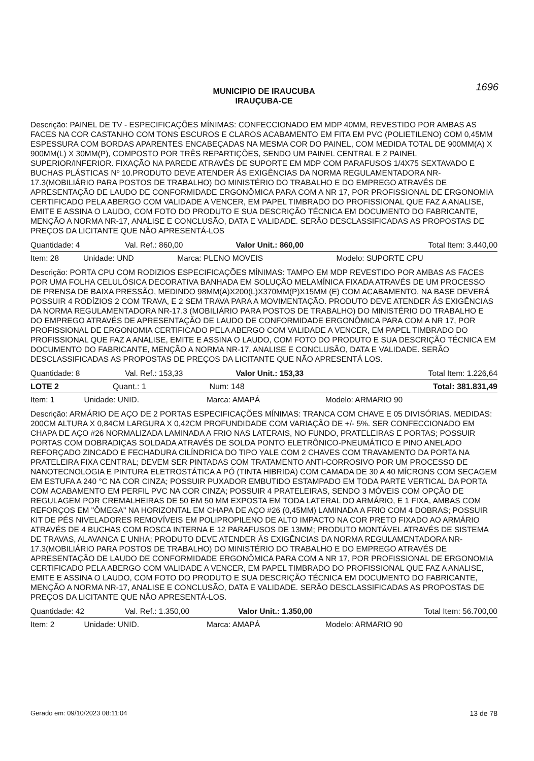1696
MUNICIPIO DE IRAUCUBA
IRAUÇUBA-CE
Descrição: PAINEL DE TV - ESPECIFICAÇÕES MÍNIMAS: CONFECCIONADO EM MDP 40MM, REVESTIDO POR AMBAS AS FACES NA COR CASTANHO COM TONS ESCUROS E CLAROS ACABAMENTO EM FITA EM PVC (POLIETILENO) COM 0,45MM ESPESSURA COM BORDAS APARENTES ENCABEÇADAS NA MESMA COR DO PAINEL, COM MEDIDA TOTAL DE 900MM(A) X 900MM(L) X 30MM(P), COMPOSTO POR TRÊS REPARTIÇÕES, SENDO UM PAINEL CENTRAL E 2 PAINEL SUPERIOR/INFERIOR. FIXAÇÃO NA PAREDE ATRAVÉS DE SUPORTE EM MDP COM PARAFUSOS 1/4X75 SEXTAVADO E BUCHAS PLÁSTICAS Nº 10.PRODUTO DEVE ATENDER ÁS EXIGÊNCIAS DA NORMA REGULAMENTADORA NR-17.3(MOBILIÁRIO PARA POSTOS DE TRABALHO) DO MINISTÉRIO DO TRABALHO E DO EMPREGO ATRAVÉS DE APRESENTAÇÃO DE LAUDO DE CONFORMIDADE ERGONÔMICA PARA COM A NR 17, POR PROFISSIONAL DE ERGONOMIA CERTIFICADO PELA ABERGO COM VALIDADE A VENCER, EM PAPEL TIMBRADO DO PROFISSIONAL QUE FAZ A ANALISE, EMITE E ASSINA O LAUDO, COM FOTO DO PRODUTO E SUA DESCRIÇÃO TÉCNICA EM DOCUMENTO DO FABRICANTE, MENÇÃO A NORMA NR-17, ANALISE E CONCLUSÃO, DATA E VALIDADE. SERÃO DESCLASSIFICADAS AS PROPOSTAS DE PREÇOS DA LICITANTE QUE NÃO APRESENTÁ-LOS
| Quantidade: 4 | Val. Ref.: 860,00 | Valor Unit.: 860,00 | Total Item: 3.440,00 |
| Item: 28 | Unidade: UND | Marca: PLENO MOVEIS | Modelo: SUPORTE CPU |
Descrição: PORTA CPU COM RODIZIOS ESPECIFICAÇÕES MÍNIMAS: TAMPO EM MDP REVESTIDO POR AMBAS AS FACES POR UMA FOLHA CELULÓSICA DECORATIVA BANHADA EM SOLUÇÃO MELAMÍNICA FIXADA ATRAVÉS DE UM PROCESSO DE PRENSA DE BAIXA PRESSÃO, MEDINDO 98MM(A)X200(L)X370MM(P)X15MM (E) COM ACABAMENTO. NA BASE DEVERÁ POSSUIR 4 RODÍZIOS 2 COM TRAVA, E 2 SEM TRAVA PARA A MOVIMENTAÇÃO. PRODUTO DEVE ATENDER ÁS EXIGÊNCIAS DA NORMA REGULAMENTADORA NR-17.3 (MOBILIÁRIO PARA POSTOS DE TRABALHO) DO MINISTÉRIO DO TRABALHO E DO EMPREGO ATRAVÉS DE APRESENTAÇÃO DE LAUDO DE CONFORMIDADE ERGONÔMICA PARA COM A NR 17, POR PROFISSIONAL DE ERGONOMIA CERTIFICADO PELA ABERGO COM VALIDADE A VENCER, EM PAPEL TIMBRADO DO PROFISSIONAL QUE FAZ A ANALISE, EMITE E ASSINA O LAUDO, COM FOTO DO PRODUTO E SUA DESCRIÇÃO TÉCNICA EM DOCUMENTO DO FABRICANTE, MENÇÃO A NORMA NR-17, ANALISE E CONCLUSÃO, DATA E VALIDADE. SERÃO DESCLASSIFICADAS AS PROPOSTAS DE PREÇOS DA LICITANTE QUE NÃO APRESENTÁ LOS.
| Quantidade: 8 | Val. Ref.: 153,33 | Valor Unit.: 153,33 | Total Item: 1.226,64 |
| LOTE 2 | Quant.: 1 | Num: 148 | Total: 381.831,49 |
| Item: 1 | Unidade: UNID. | Marca: AMAPÁ | Modelo: ARMARIO 90 |
Descrição: ARMÁRIO DE AÇO DE 2 PORTAS ESPECIFICAÇÕES MÍNIMAS: TRANCA COM CHAVE E 05 DIVISÓRIAS. MEDIDAS: 200CM ALTURA X 0,84CM LARGURA X 0,42CM PROFUNDIDADE COM VARIAÇÃO DE +/- 5%. SER CONFECCIONADO EM CHAPA DE AÇO #26 NORMALIZADA LAMINADA A FRIO NAS LATERAIS, NO FUNDO, PRATELEIRAS E PORTAS; POSSUIR PORTAS COM DOBRADIÇAS SOLDADA ATRAVÉS DE SOLDA PONTO ELETRÔNICO-PNEUMÁTICO E PINO ANELADO REFORÇADO ZINCADO E FECHADURA CILÍNDRICA DO TIPO YALE COM 2 CHAVES COM TRAVAMENTO DA PORTA NA PRATELEIRA FIXA CENTRAL; DEVEM SER PINTADAS COM TRATAMENTO ANTI-CORROSIVO POR UM PROCESSO DE NANOTECNOLOGIA E PINTURA ELETROSTÁTICA A PÓ (TINTA HIBRIDA) COM CAMADA DE 30 A 40 MÍCRONS COM SECAGEM EM ESTUFA A 240 °C NA COR CINZA; POSSUIR PUXADOR EMBUTIDO ESTAMPADO EM TODA PARTE VERTICAL DA PORTA COM ACABAMENTO EM PERFIL PVC NA COR CINZA; POSSUIR 4 PRATELEIRAS, SENDO 3 MÓVEIS COM OPÇÃO DE REGULAGEM POR CREMALHEIRAS DE 50 EM 50 MM EXPOSTA EM TODA LATERAL DO ARMÁRIO, E 1 FIXA, AMBAS COM REFORÇOS EM "ÔMEGA" NA HORIZONTAL EM CHAPA DE AÇO #26 (0,45MM) LAMINADA A FRIO COM 4 DOBRAS; POSSUIR KIT DE PÉS NIVELADORES REMOVÍVEIS EM POLIPROPILENO DE ALTO IMPACTO NA COR PRETO FIXADO AO ARMÁRIO ATRAVÉS DE 4 BUCHAS COM ROSCA INTERNA E 12 PARAFUSOS DE 13MM; PRODUTO MONTÁVEL ATRAVÉS DE SISTEMA DE TRAVAS, ALAVANCA E UNHA; PRODUTO DEVE ATENDER ÁS EXIGÊNCIAS DA NORMA REGULAMENTADORA NR-17.3(MOBILIÁRIO PARA POSTOS DE TRABALHO) DO MINISTÉRIO DO TRABALHO E DO EMPREGO ATRAVÉS DE APRESENTAÇÃO DE LAUDO DE CONFORMIDADE ERGONÔMICA PARA COM A NR 17, POR PROFISSIONAL DE ERGONOMIA CERTIFICADO PELA ABERGO COM VALIDADE A VENCER, EM PAPEL TIMBRADO DO PROFISSIONAL QUE FAZ A ANALISE, EMITE E ASSINA O LAUDO, COM FOTO DO PRODUTO E SUA DESCRIÇÃO TÉCNICA EM DOCUMENTO DO FABRICANTE, MENÇÃO A NORMA NR-17, ANALISE E CONCLUSÃO, DATA E VALIDADE. SERÃO DESCLASSIFICADAS AS PROPOSTAS DE PREÇOS DA LICITANTE QUE NÃO APRESENTÁ-LOS.
| Quantidade: 42 | Val. Ref.: 1.350,00 | Valor Unit.: 1.350,00 | Total Item: 56.700,00 |
| Item: 2 | Unidade: UNID. | Marca: AMAPÁ | Modelo: ARMARIO 90 |
Gerado em: 09/10/2023 08:11:04 13 de 78